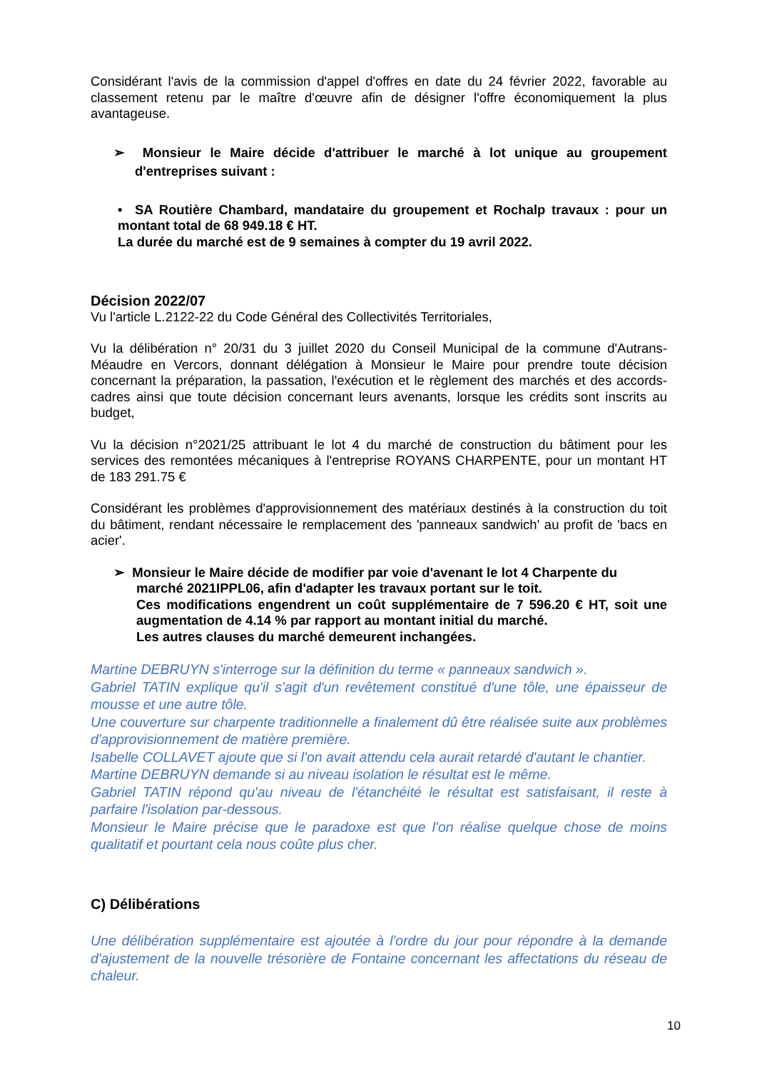Considérant l'avis de la commission d'appel d'offres en date du 24 février 2022, favorable au classement retenu par le maître d'œuvre afin de désigner l'offre économiquement la plus avantageuse.
➢ Monsieur le Maire décide d'attribuer le marché à lot unique au groupement d'entreprises suivant :
• SA Routière Chambard, mandataire du groupement et Rochalp travaux : pour un montant total de 68 949.18 € HT.
La durée du marché est de 9 semaines à compter du 19 avril 2022.
Décision 2022/07
Vu l'article L.2122-22 du Code Général des Collectivités Territoriales,
Vu la délibération n° 20/31 du 3 juillet 2020 du Conseil Municipal de la commune d'Autrans-Méaudre en Vercors, donnant délégation à Monsieur le Maire pour prendre toute décision concernant la préparation, la passation, l'exécution et le règlement des marchés et des accords-cadres ainsi que toute décision concernant leurs avenants, lorsque les crédits sont inscrits au budget,
Vu la décision n°2021/25 attribuant le lot 4 du marché de construction du bâtiment pour les services des remontées mécaniques à l'entreprise ROYANS CHARPENTE, pour un montant HT de 183 291.75 €
Considérant les problèmes d'approvisionnement des matériaux destinés à la construction du toit du bâtiment, rendant nécessaire le remplacement des 'panneaux sandwich' au profit de 'bacs en acier'.
➢ Monsieur le Maire décide de modifier par voie d'avenant le lot 4 Charpente du
marché 2021IPPL06, afin d'adapter les travaux portant sur le toit.
Ces modifications engendrent un coût supplémentaire de 7 596.20 € HT, soit une augmentation de 4.14 % par rapport au montant initial du marché.
Les autres clauses du marché demeurent inchangées.
Martine DEBRUYN s'interroge sur la définition du terme « panneaux sandwich ».
Gabriel TATIN explique qu'il s'agit d'un revêtement constitué d'une tôle, une épaisseur de mousse et une autre tôle.
Une couverture sur charpente traditionnelle a finalement dû être réalisée suite aux problèmes d'approvisionnement de matière première.
Isabelle COLLAVET ajoute que si l'on avait attendu cela aurait retardé d'autant le chantier.
Martine DEBRUYN demande si au niveau isolation le résultat est le même.
Gabriel TATIN répond qu'au niveau de l'étanchéité le résultat est satisfaisant, il reste à parfaire l'isolation par-dessous.
Monsieur le Maire précise que le paradoxe est que l'on réalise quelque chose de moins qualitatif et pourtant cela nous coûte plus cher.
C) Délibérations
Une délibération supplémentaire est ajoutée à l'ordre du jour pour répondre à la demande d'ajustement de la nouvelle trésorière de Fontaine concernant les affectations du réseau de chaleur.
10